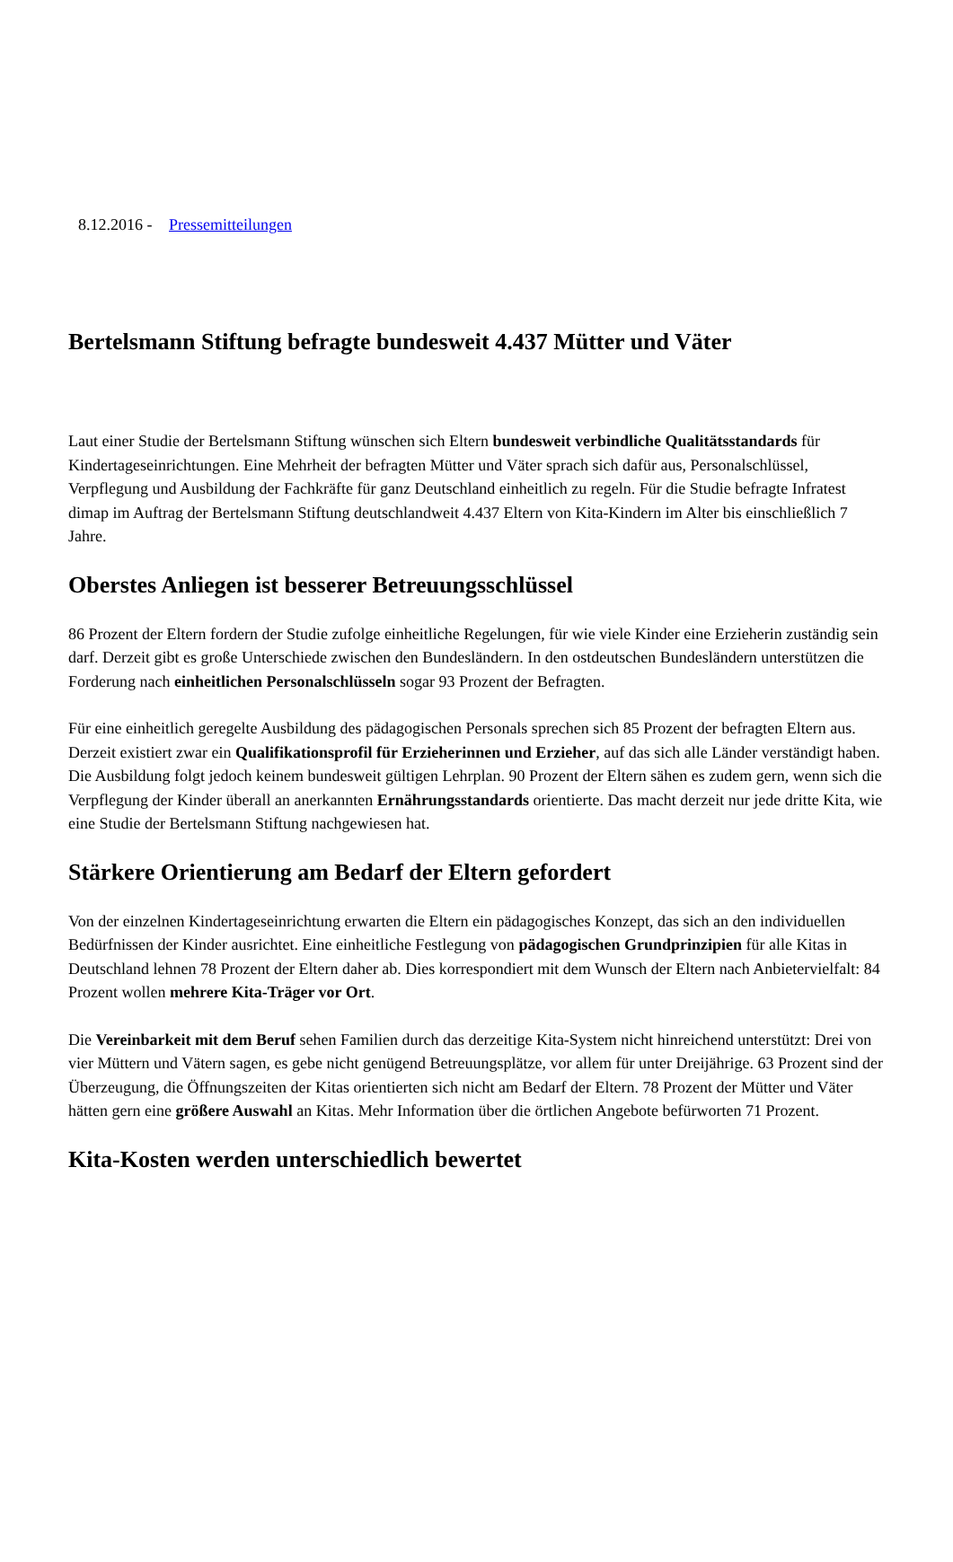8.12.2016 - Pressemitteilungen
Bertelsmann Stiftung befragte bundesweit 4.437 Mütter und Väter
Laut einer Studie der Bertelsmann Stiftung wünschen sich Eltern bundesweit verbindliche Qualitätsstandards für Kindertageseinrichtungen. Eine Mehrheit der befragten Mütter und Väter sprach sich dafür aus, Personalschlüssel, Verpflegung und Ausbildung der Fachkräfte für ganz Deutschland einheitlich zu regeln. Für die Studie befragte Infratest dimap im Auftrag der Bertelsmann Stiftung deutschlandweit 4.437 Eltern von Kita-Kindern im Alter bis einschließlich 7 Jahre.
Oberstes Anliegen ist besserer Betreuungsschlüssel
86 Prozent der Eltern fordern der Studie zufolge einheitliche Regelungen, für wie viele Kinder eine Erzieherin zuständig sein darf. Derzeit gibt es große Unterschiede zwischen den Bundesländern. In den ostdeutschen Bundesländern unterstützen die Forderung nach einheitlichen Personalschlüsseln sogar 93 Prozent der Befragten.
Für eine einheitlich geregelte Ausbildung des pädagogischen Personals sprechen sich 85 Prozent der befragten Eltern aus. Derzeit existiert zwar ein Qualifikationsprofil für Erzieherinnen und Erzieher, auf das sich alle Länder verständigt haben. Die Ausbildung folgt jedoch keinem bundesweit gültigen Lehrplan. 90 Prozent der Eltern sähen es zudem gern, wenn sich die Verpflegung der Kinder überall an anerkannten Ernährungsstandards orientierte. Das macht derzeit nur jede dritte Kita, wie eine Studie der Bertelsmann Stiftung nachgewiesen hat.
Stärkere Orientierung am Bedarf der Eltern gefordert
Von der einzelnen Kindertageseinrichtung erwarten die Eltern ein pädagogisches Konzept, das sich an den individuellen Bedürfnissen der Kinder ausrichtet. Eine einheitliche Festlegung von pädagogischen Grundprinzipien für alle Kitas in Deutschland lehnen 78 Prozent der Eltern daher ab. Dies korrespondiert mit dem Wunsch der Eltern nach Anbietervielfalt: 84 Prozent wollen mehrere Kita-Träger vor Ort.
Die Vereinbarkeit mit dem Beruf sehen Familien durch das derzeitige Kita-System nicht hinreichend unterstützt: Drei von vier Müttern und Vätern sagen, es gebe nicht genügend Betreuungsplätze, vor allem für unter Dreijährige. 63 Prozent sind der Überzeugung, die Öffnungszeiten der Kitas orientierten sich nicht am Bedarf der Eltern. 78 Prozent der Mütter und Väter hätten gern eine größere Auswahl an Kitas. Mehr Information über die örtlichen Angebote befürworten 71 Prozent.
Kita-Kosten werden unterschiedlich bewertet